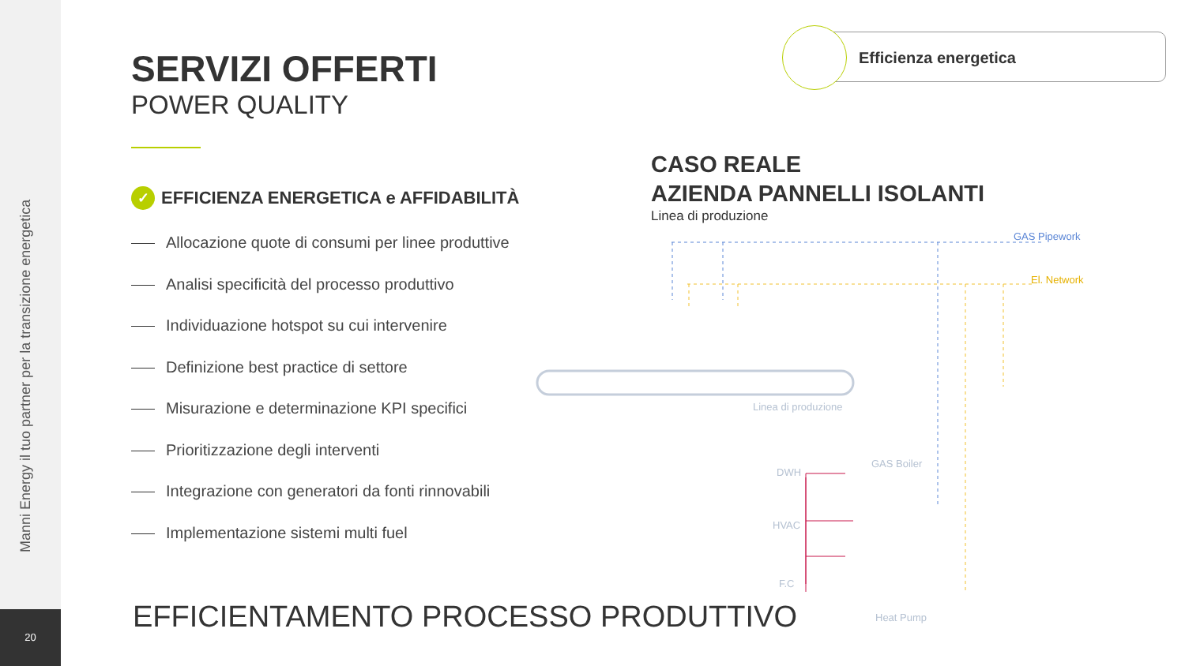Manni Energy il tuo partner per la transizione energetica
20
SERVIZI OFFERTI
POWER QUALITY
✓ EFFICIENZA ENERGETICA e AFFIDABILITÀ
Allocazione quote di consumi per linee produttive
Analisi specificità del processo produttivo
Individuazione hotspot su cui intervenire
Definizione best practice di settore
Misurazione e determinazione KPI specifici
Prioritizzazione degli interventi
Integrazione con generatori da fonti rinnovabili
Implementazione sistemi multi fuel
EFFICIENTAMENTO PROCESSO PRODUTTIVO
Efficienza energetica
CASO REALE
AZIENDA PANNELLI ISOLANTI
Linea di produzione
GAS Pipework
El. Network
Linea di produzione
GAS Boiler
DWH
HVAC
F.C
Heat Pump